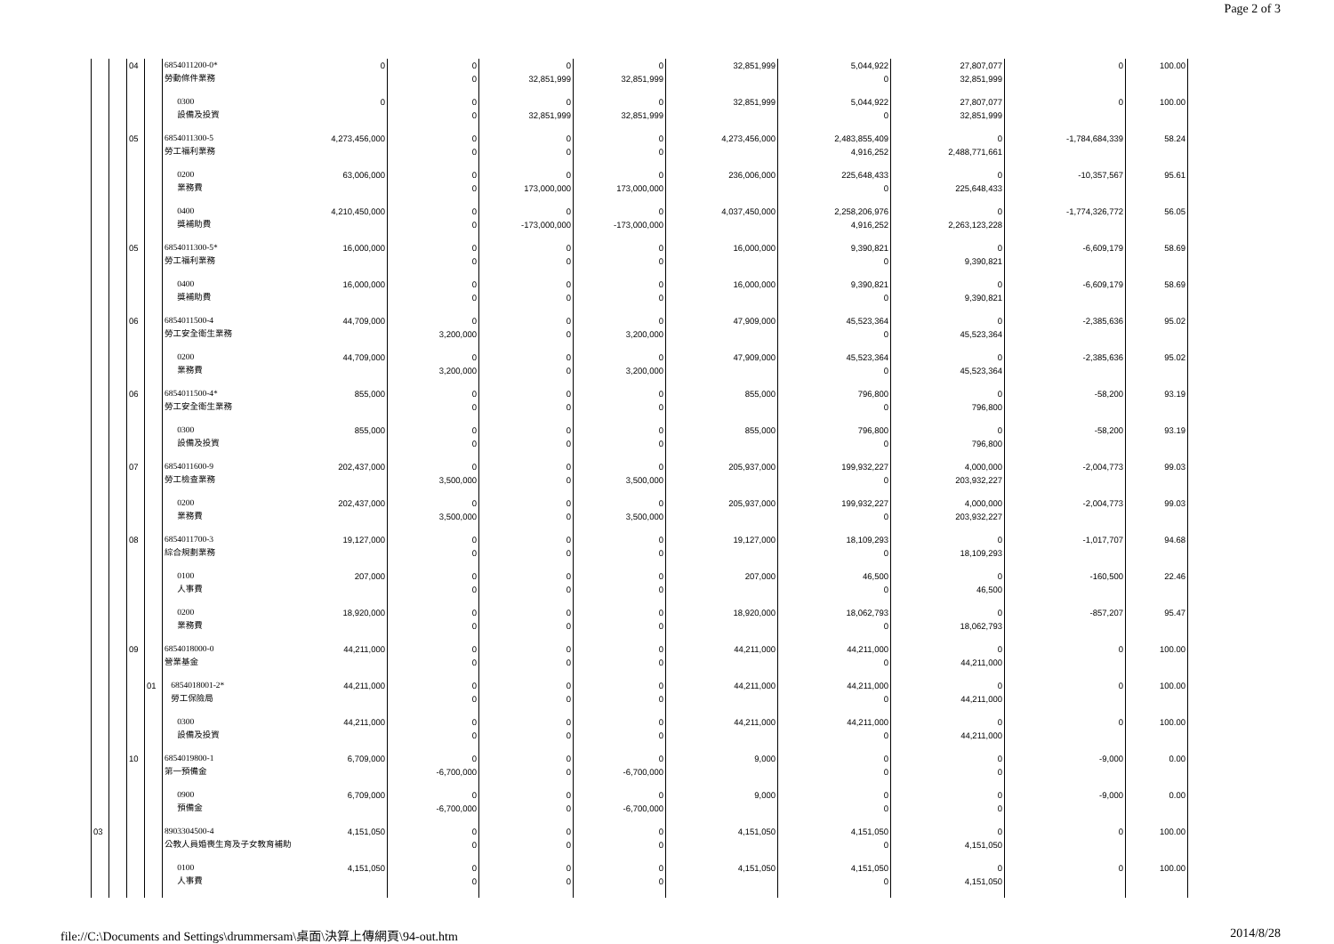Page 2 of 3
| | | 04 | | 6854011200-0* 勞動條件業務 | 0 | 0 0 | 0 32,851,999 | 0 32,851,999 | 32,851,999 | 5,044,922 0 | 27,807,077 32,851,999 | 0 | 100.00 |
| | | | | 0300 設備及投資 | 0 | 0 0 | 0 32,851,999 | 0 32,851,999 | 32,851,999 | 5,044,922 0 | 27,807,077 32,851,999 | 0 | 100.00 |
| | | 05 | | 6854011300-5 勞工福利業務 | 4,273,456,000 | 0 0 | 0 0 | 0 0 | 4,273,456,000 | 2,483,855,409 4,916,252 | 0 2,488,771,661 | -1,784,684,339 | 58.24 |
| | | | | 0200 業務費 | 63,006,000 | 0 0 | 0 173,000,000 | 0 173,000,000 | 236,006,000 | 225,648,433 0 | 0 225,648,433 | -10,357,567 | 95.61 |
| | | | | 0400 獎補助費 | 4,210,450,000 | 0 0 | 0 -173,000,000 | 0 -173,000,000 | 4,037,450,000 | 2,258,206,976 4,916,252 | 0 2,263,123,228 | -1,774,326,772 | 56.05 |
| | | 05 | | 6854011300-5* 勞工福利業務 | 16,000,000 | 0 0 | 0 0 | 0 0 | 16,000,000 | 9,390,821 0 | 0 9,390,821 | -6,609,179 | 58.69 |
| | | | | 0400 獎補助費 | 16,000,000 | 0 0 | 0 0 | 0 0 | 16,000,000 | 9,390,821 0 | 0 9,390,821 | -6,609,179 | 58.69 |
| | | 06 | | 6854011500-4 勞工安全衛生業務 | 44,709,000 | 0 3,200,000 | 0 0 | 0 3,200,000 | 47,909,000 | 45,523,364 0 | 0 45,523,364 | -2,385,636 | 95.02 |
| | | | | 0200 業務費 | 44,709,000 | 0 3,200,000 | 0 0 | 0 3,200,000 | 47,909,000 | 45,523,364 0 | 0 45,523,364 | -2,385,636 | 95.02 |
| | | 06 | | 6854011500-4* 勞工安全衛生業務 | 855,000 | 0 0 | 0 0 | 0 0 | 855,000 | 796,800 0 | 0 796,800 | -58,200 | 93.19 |
| | | | | 0300 設備及投資 | 855,000 | 0 0 | 0 0 | 0 0 | 855,000 | 796,800 0 | 0 796,800 | -58,200 | 93.19 |
| | | 07 | | 6854011600-9 勞工檢查業務 | 202,437,000 | 0 3,500,000 | 0 0 | 0 3,500,000 | 205,937,000 | 199,932,227 0 | 4,000,000 203,932,227 | -2,004,773 | 99.03 |
| | | | | 0200 業務費 | 202,437,000 | 0 3,500,000 | 0 0 | 0 3,500,000 | 205,937,000 | 199,932,227 0 | 4,000,000 203,932,227 | -2,004,773 | 99.03 |
| | | 08 | | 6854011700-3 綜合規劃業務 | 19,127,000 | 0 0 | 0 0 | 0 0 | 19,127,000 | 18,109,293 0 | 0 18,109,293 | -1,017,707 | 94.68 |
| | | | | 0100 人事費 | 207,000 | 0 0 | 0 0 | 0 0 | 207,000 | 46,500 0 | 0 46,500 | -160,500 | 22.46 |
| | | | | 0200 業務費 | 18,920,000 | 0 0 | 0 0 | 0 0 | 18,920,000 | 18,062,793 0 | 0 18,062,793 | -857,207 | 95.47 |
| | | 09 | | 6854018000-0 營業基金 | 44,211,000 | 0 0 | 0 0 | 0 0 | 44,211,000 | 44,211,000 0 | 0 44,211,000 | 0 | 100.00 |
| | | | 01 | 6854018001-2* 勞工保險局 | 44,211,000 | 0 0 | 0 0 | 0 0 | 44,211,000 | 44,211,000 0 | 0 44,211,000 | 0 | 100.00 |
| | | | | 0300 設備及投資 | 44,211,000 | 0 0 | 0 0 | 0 0 | 44,211,000 | 44,211,000 0 | 0 44,211,000 | 0 | 100.00 |
| | | 10 | | 6854019800-1 第一預備金 | 6,709,000 | 0 -6,700,000 | 0 0 | 0 -6,700,000 | 9,000 | 0 0 | 0 0 | -9,000 | 0.00 |
| | | | | 0900 預備金 | 6,709,000 | 0 -6,700,000 | 0 0 | 0 -6,700,000 | 9,000 | 0 0 | 0 0 | -9,000 | 0.00 |
| 03 | | | | 8903304500-4 公教人員婚喪生育及子女教育補助 | 4,151,050 | 0 0 | 0 0 | 0 0 | 4,151,050 | 4,151,050 0 | 0 4,151,050 | 0 | 100.00 |
| | | | | 0100 人事費 | 4,151,050 | 0 0 | 0 0 | 0 0 | 4,151,050 | 4,151,050 0 | 0 4,151,050 | 0 | 100.00 |
file://C:\Documents and Settings\drummersam\桌面\決算上傳網頁\94-out.htm 2014/8/28